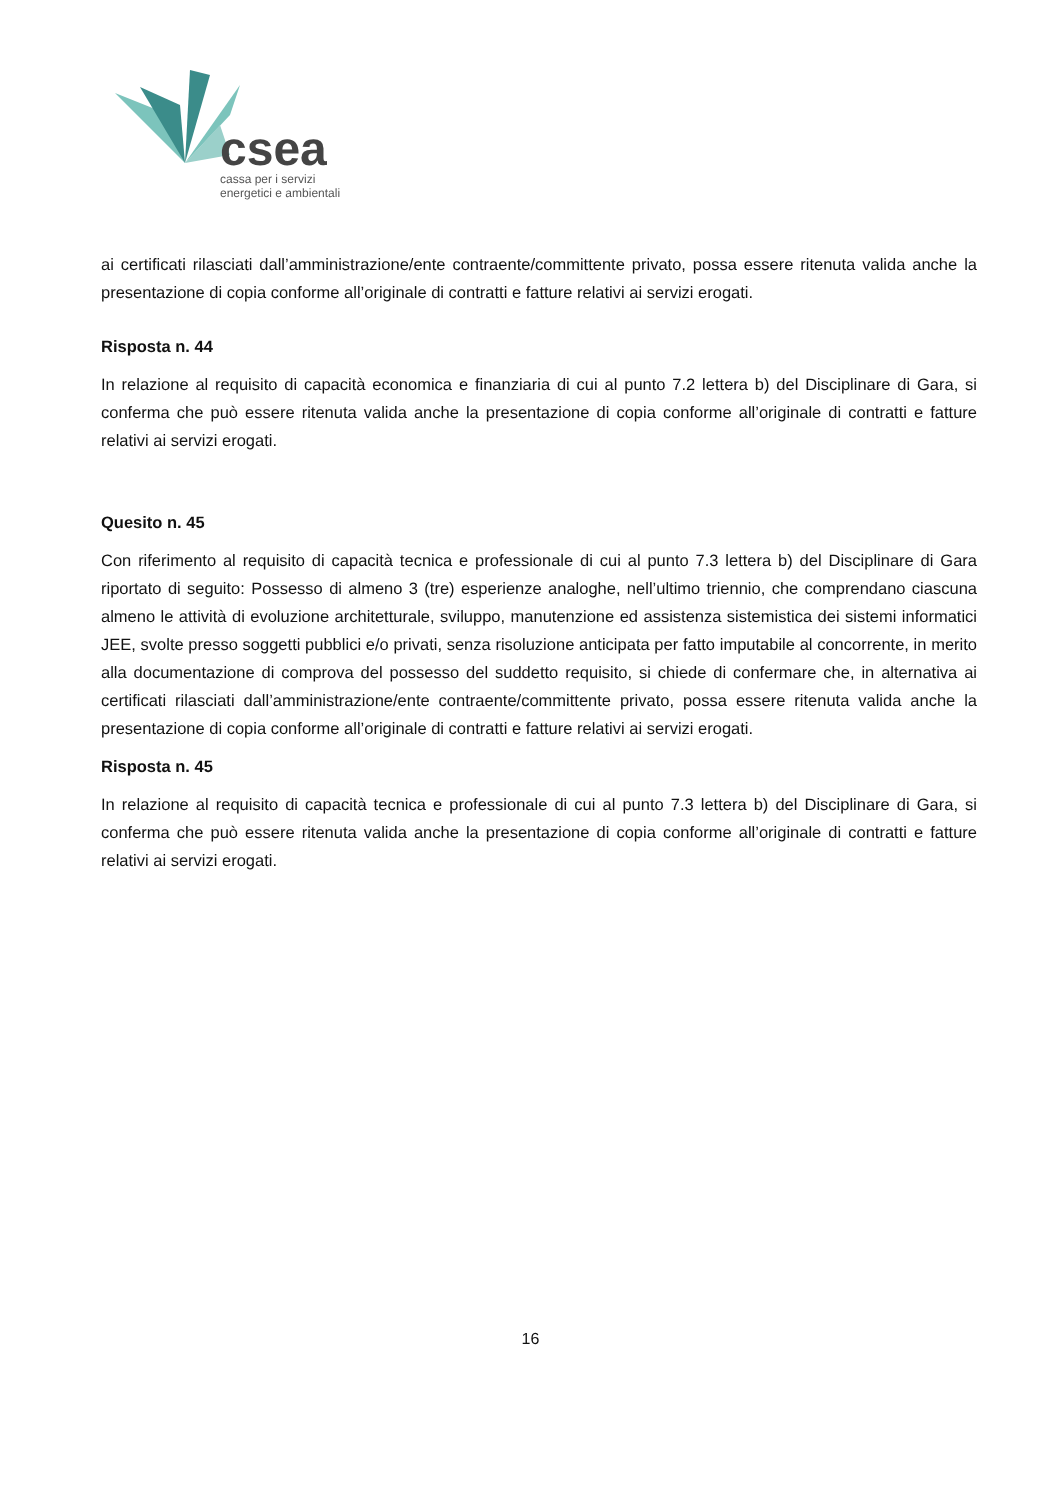csea
cassa per i servizi
energetici e ambientali
ai certificati rilasciati dall’amministrazione/ente contraente/committente privato, possa essere ritenuta valida anche la presentazione di copia conforme all’originale di contratti e fatture relativi ai servizi erogati.
Risposta n. 44
In relazione al requisito di capacità economica e finanziaria di cui al punto 7.2 lettera b) del Disciplinare di Gara, si conferma che può essere ritenuta valida anche la presentazione di copia conforme all’originale di contratti e fatture relativi ai servizi erogati.
Quesito n. 45
Con riferimento al requisito di capacità tecnica e professionale di cui al punto 7.3 lettera b) del Disciplinare di Gara riportato di seguito: Possesso di almeno 3 (tre) esperienze analoghe, nell’ultimo triennio, che comprendano ciascuna almeno le attività di evoluzione architetturale, sviluppo, manutenzione ed assistenza sistemistica dei sistemi informatici JEE, svolte presso soggetti pubblici e/o privati, senza risoluzione anticipata per fatto imputabile al concorrente, in merito alla documentazione di comprova del possesso del suddetto requisito, si chiede di confermare che, in alternativa ai certificati rilasciati dall’amministrazione/ente contraente/committente privato, possa essere ritenuta valida anche la presentazione di copia conforme all’originale di contratti e fatture relativi ai servizi erogati.
Risposta n. 45
In relazione al requisito di capacità tecnica e professionale di cui al punto 7.3 lettera b) del Disciplinare di Gara, si conferma che può essere ritenuta valida anche la presentazione di copia conforme all’originale di contratti e fatture relativi ai servizi erogati.
16